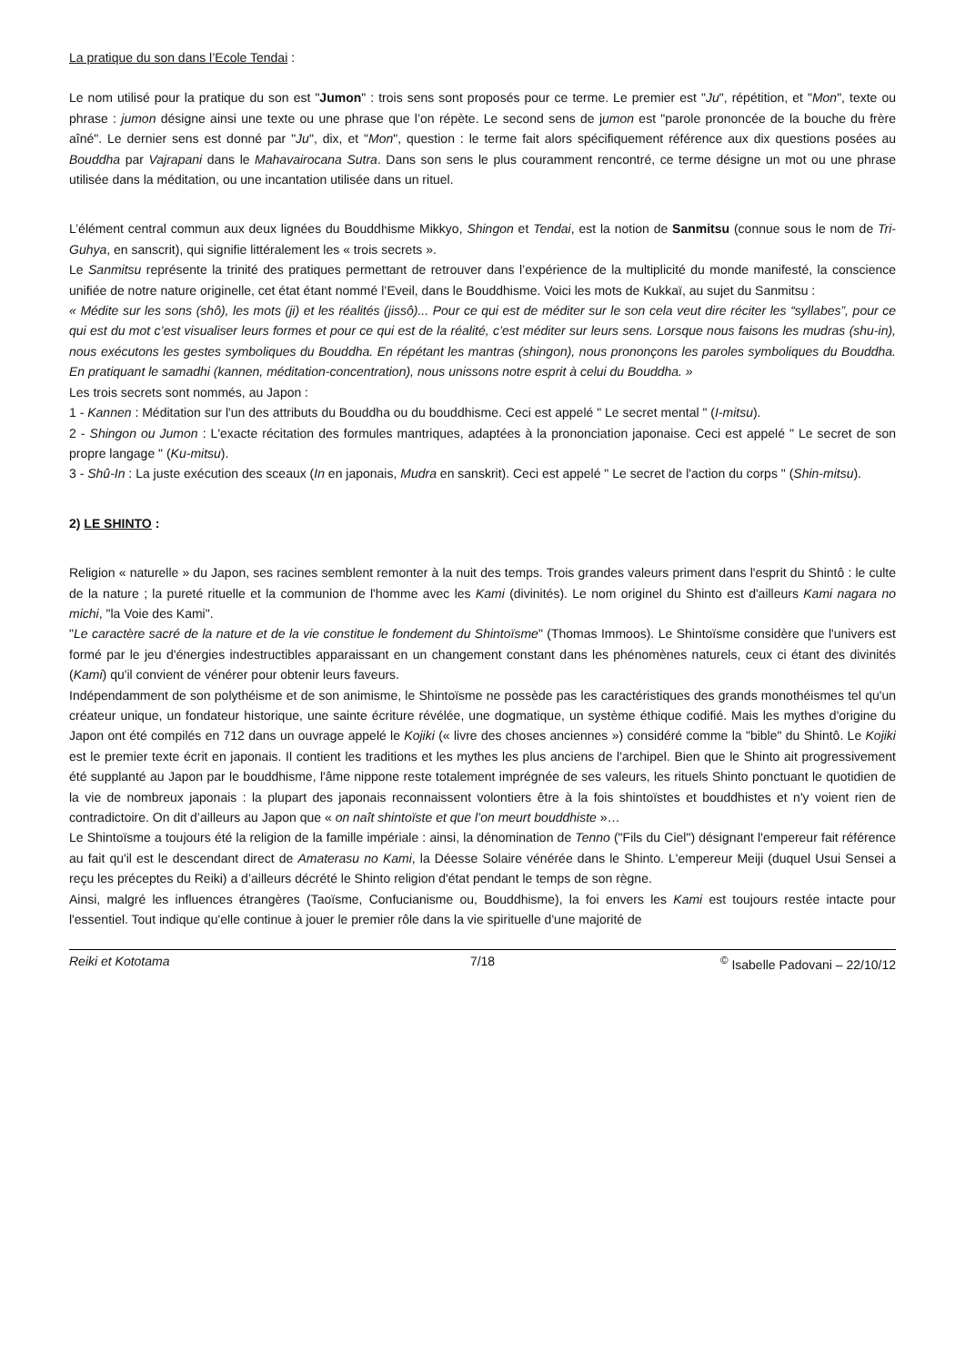La pratique du son dans l’Ecole Tendai :
Le nom utilisé pour la pratique du son est "Jumon" : trois sens sont proposés pour ce terme. Le premier est "Ju", répétition, et "Mon", texte ou phrase : jumon désigne ainsi une texte ou une phrase que l’on répète. Le second sens de jumon est "parole prononcée de la bouche du frère aîné". Le dernier sens est donné par "Ju", dix, et "Mon", question : le terme fait alors spécifiquement référence aux dix questions posées au Bouddha par Vajrapani dans le Mahavairocana Sutra. Dans son sens le plus couramment rencontré, ce terme désigne un mot ou une phrase utilisée dans la méditation, ou une incantation utilisée dans un rituel.
L’élément central commun aux deux lignées du Bouddhisme Mikkyo, Shingon et Tendai, est la notion de Sanmitsu (connue sous le nom de Tri-Guhya, en sanscrit), qui signifie littéralement les « trois secrets ».
Le Sanmitsu représente la trinité des pratiques permettant de retrouver dans l’expérience de la multiplicité du monde manifesté, la conscience unifiée de notre nature originelle, cet état étant nommé l’Eveil, dans le Bouddhisme. Voici les mots de Kukkaï, au sujet du Sanmitsu :
« Médite sur les sons (shô), les mots (ji) et les réalités (jissô)... Pour ce qui est de méditer sur le son cela veut dire réciter les “syllabes”, pour ce qui est du mot c’est visualiser leurs formes et pour ce qui est de la réalité, c’est méditer sur leurs sens. Lorsque nous faisons les mudras (shu-in), nous exécutons les gestes symboliques du Bouddha. En répétant les mantras (shingon), nous prononçons les paroles symboliques du Bouddha. En pratiquant le samadhi (kannen, méditation-concentration), nous unissons notre esprit à celui du Bouddha. »
Les trois secrets sont nommés, au Japon :
1 - Kannen : Méditation sur l'un des attributs du Bouddha ou du bouddhisme. Ceci est appelé " Le secret mental " (I-mitsu).
2 - Shingon ou Jumon : L'exacte récitation des formules mantriques, adaptées à la prononciation japonaise. Ceci est appelé " Le secret de son propre langage " (Ku-mitsu).
3 - Shû-In : La juste exécution des sceaux (In en japonais, Mudra en sanskrit). Ceci est appelé " Le secret de l'action du corps " (Shin-mitsu).
2) LE SHINTO :
Religion « naturelle » du Japon, ses racines semblent remonter à la nuit des temps. Trois grandes valeurs priment dans l'esprit du Shintô : le culte de la nature ; la pureté rituelle et la communion de l'homme avec les Kami (divinités). Le nom originel du Shinto est d'ailleurs Kami nagara no michi, "la Voie des Kami".
"Le caractère sacré de la nature et de la vie constitue le fondement du Shintoïsme" (Thomas Immoos). Le Shintoïsme considère que l'univers est formé par le jeu d'énergies indestructibles apparaissant en un changement constant dans les phénomènes naturels, ceux ci étant des divinités (Kami) qu'il convient de vénérer pour obtenir leurs faveurs.
Indépendamment de son polythéisme et de son animisme, le Shintoïsme ne possède pas les caractéristiques des grands monothéismes tel qu'un créateur unique, un fondateur historique, une sainte écriture révélée, une dogmatique, un système éthique codifié. Mais les mythes d'origine du Japon ont été compilés en 712 dans un ouvrage appelé le Kojiki (« livre des choses anciennes ») considéré comme la "bible" du Shintô. Le Kojiki est le premier texte écrit en japonais. Il contient les traditions et les mythes les plus anciens de l'archipel. Bien que le Shinto ait progressivement été supplanté au Japon par le bouddhisme, l'âme nippone reste totalement imprégnée de ses valeurs, les rituels Shinto ponctuant le quotidien de la vie de nombreux japonais : la plupart des japonais reconnaissent volontiers être à la fois shintoïstes et bouddhistes et n'y voient rien de contradictoire. On dit d’ailleurs au Japon que « on naît shintoïste et que l’on meurt bouddhiste »…
Le Shintoïsme a toujours été la religion de la famille impériale : ainsi, la dénomination de Tenno ("Fils du Ciel") désignant l'empereur fait référence au fait qu'il est le descendant direct de Amaterasu no Kami, la Déesse Solaire vénérée dans le Shinto. L'empereur Meiji (duquel Usui Sensei a reçu les préceptes du Reiki) a d’ailleurs décrété le Shinto religion d'état pendant le temps de son règne.
Ainsi, malgré les influences étrangères (Taoïsme, Confucianisme ou, Bouddhisme), la foi envers les Kami est toujours restée intacte pour l'essentiel. Tout indique qu'elle continue à jouer le premier rôle dans la vie spirituelle d'une majorité de
Reiki et Kototama 7/18 <sup>©</sup> Isabelle Padovani – 22/10/12